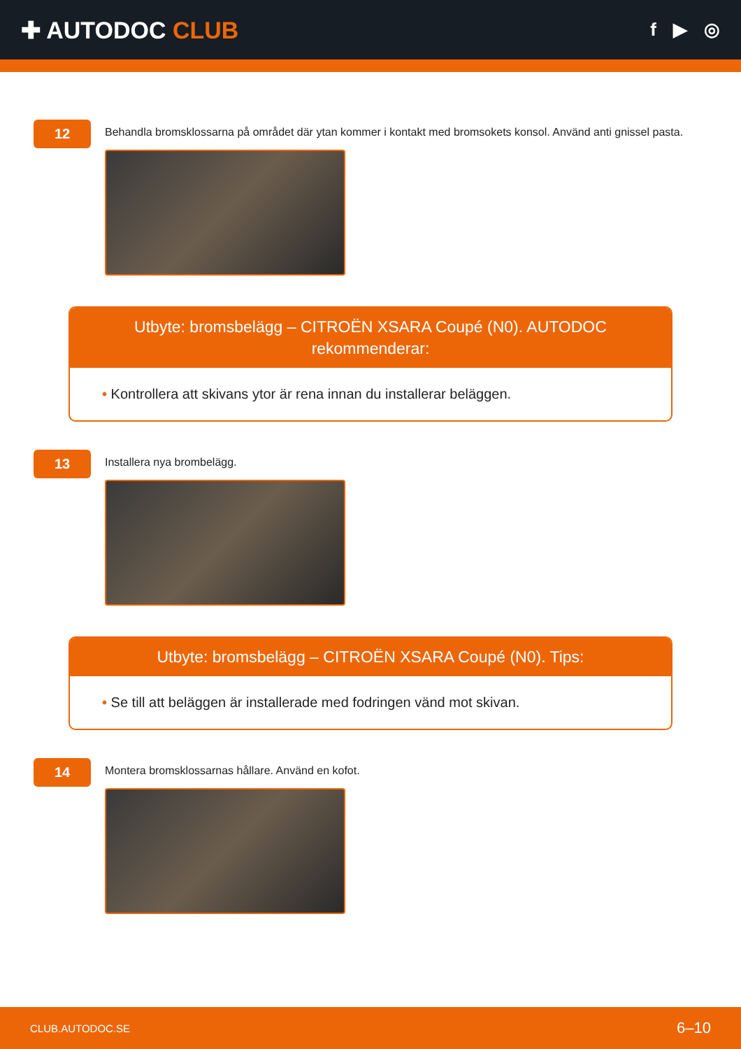✚ AUTODOC CLUB
f ▶ ◎
12
Behandla bromsklossarna på området där ytan kommer i kontakt med bromsokets konsol. Använd anti gnissel pasta.
Utbyte: bromsbelägg – CITROËN XSARA Coupé (N0). AUTODOC rekommenderar:
• Kontrollera att skivans ytor är rena innan du installerar beläggen.
13
Installera nya brombelägg.
Utbyte: bromsbelägg – CITROËN XSARA Coupé (N0). Tips:
• Se till att beläggen är installerade med fodringen vänd mot skivan.
14
Montera bromsklossarnas hållare. Använd en kofot.
CLUB.AUTODOC.SE 6–10